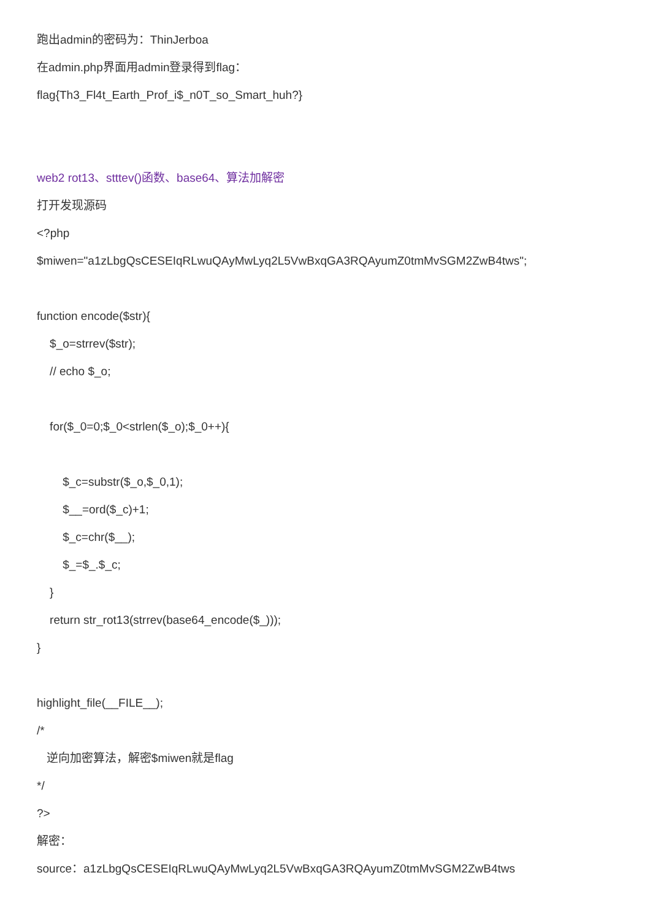跑出admin的密码为：ThinJerboa
在admin.php界面用admin登录得到flag：
flag{Th3_Fl4t_Earth_Prof_i$_n0T_so_Smart_huh?}
web2 rot13、stttev()函数、base64、算法加解密
打开发现源码
<?php
$miwen="a1zLbgQsCESEIqRLwuQAyMwLyq2L5VwBxqGA3RQAyumZ0tmMvSGM2ZwB4tws";
function encode($str){
$_o=strrev($str);
// echo $_o;
for($_0=0;$_0<strlen($_o);$_0++){
$_c=substr($_o,$_0,1);
$__=ord($_c)+1;
$_c=chr($__);
$_=$_.$_c;
}
return str_rot13(strrev(base64_encode($_)));
}
highlight_file(__FILE__);
/*
逆向加密算法，解密$miwen就是flag
*/
?>
解密：
source：a1zLbgQsCESEIqRLwuQAyMwLyq2L5VwBxqGA3RQAyumZ0tmMvSGM2ZwB4tws